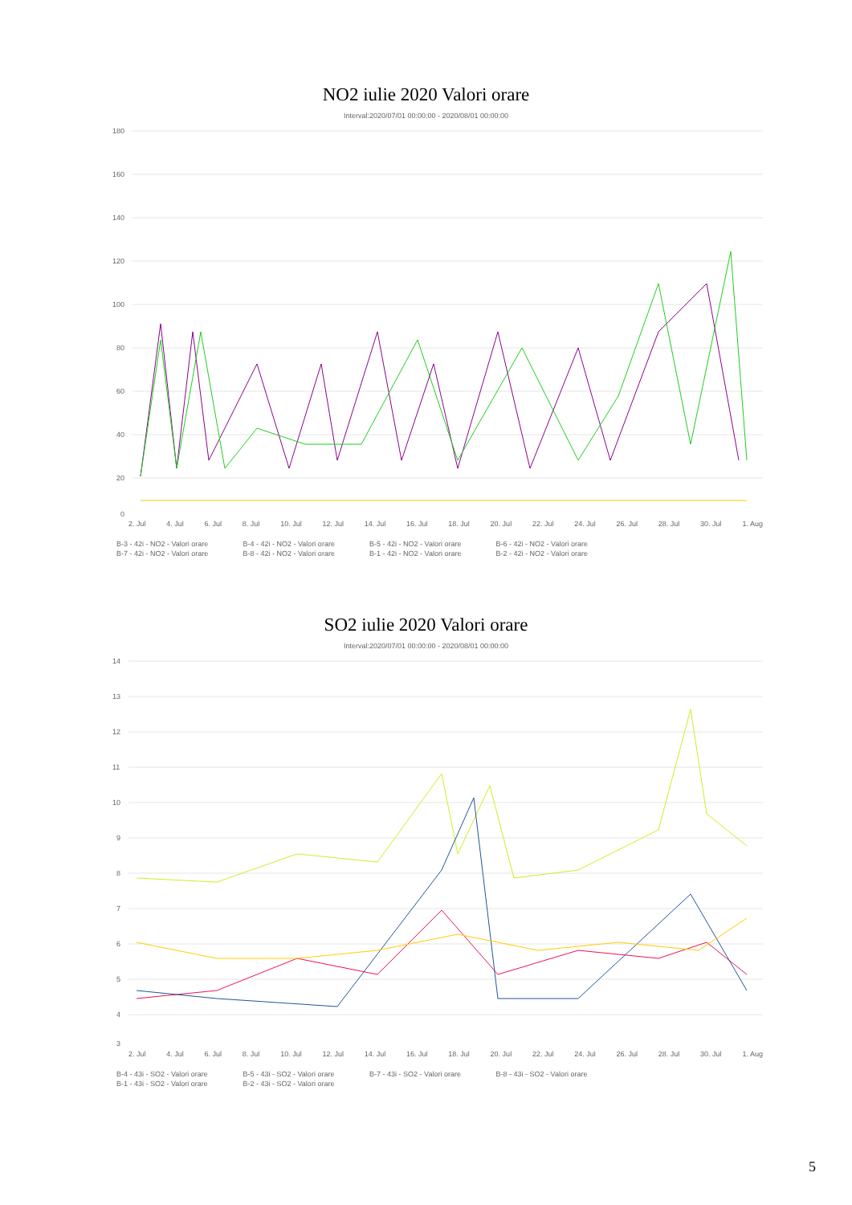NO2 iulie 2020 Valori orare
Interval:2020/07/01 00:00:00 - 2020/08/01 00:00:00
180
160
140
120
100
80
60
40
20
0
2. Jul 4. Jul 6. Jul 8. Jul 10. Jul 12. Jul 14. Jul 16. Jul 18. Jul 20. Jul 22. Jul 24. Jul 26. Jul 28. Jul 30. Jul 1. Aug
B-3 - 42i - NO2 - Valori orare B-4 - 42i - NO2 - Valori orare B-5 - 42i - NO2 - Valori orare B-6 - 42i - NO2 - Valori orare B-7 - 42i - NO2 - Valori orare B-8 - 42i - NO2 - Valori orare B-1 - 42i - NO2 - Valori orare B-2 - 42i - NO2 - Valori orare
SO2 iulie 2020 Valori orare
Interval:2020/07/01 00:00:00 - 2020/08/01 00:00:00
14
13
12
11
10
9
8
7
6
5
4
3
2. Jul 4. Jul 6. Jul 8. Jul 10. Jul 12. Jul 14. Jul 16. Jul 18. Jul 20. Jul 22. Jul 24. Jul 26. Jul 28. Jul 30. Jul 1. Aug
B-4 - 43i - SO2 - Valori orare B-5 - 43i - SO2 - Valori orare B-7 - 43i - SO2 - Valori orare B-8 - 43i - SO2 - Valori orare B-1 - 43i - SO2 - Valori orare B-2 - 43i - SO2 - Valori orare
5